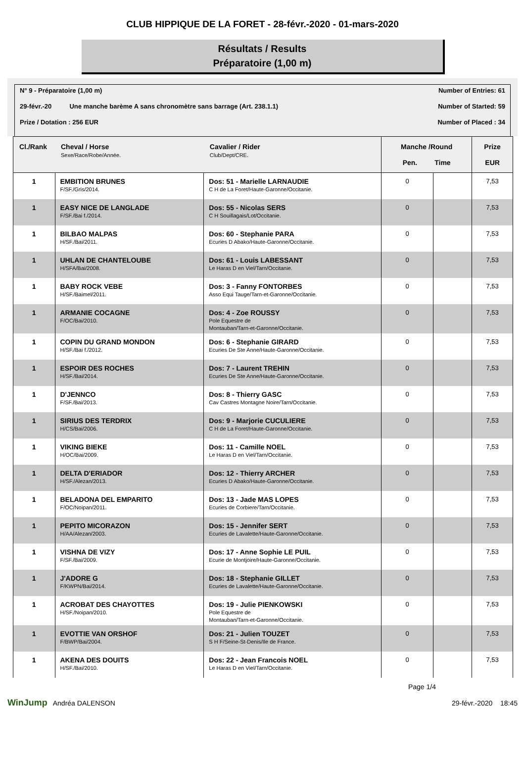CLUB HIPPIQUE DE LA FORET - 28-févr.-2020 - 01-mars-2020
Résultats / Results
Préparatoire (1,00 m)
N° 9 - Préparatoire (1,00 m) Number of Entries: 61
29-févr.-20 Une manche barème A sans chronomètre sans barrage (Art. 238.1.1) Number of Started: 59
Prize / Dotation : 256 EUR Number of Placed : 34
| Cl./Rank | Cheval / Horse Sexe/Race/Robe/Année. | Cavalier / Rider Club/Dept/CRE. | Manche /Round Pen. Time | | Prize EUR |
| --- | --- | --- | --- | --- | --- |
| 1 | EMBITION BRUNES F/SF./Gris/2014. | Dos: 51 - Marielle LARNAUDIE C H de La Foret/Haute-Garonne/Occitanie. | 0 | | 7,53 |
| 1 | EASY NICE DE LANGLADE F/SF./Bai f./2014. | Dos: 55 - Nicolas SERS C H Souillagais/Lot/Occitanie. | 0 | | 7,53 |
| 1 | BILBAO MALPAS H/SF./Bai/2011. | Dos: 60 - Stephanie PARA Ecuries D Abako/Haute-Garonne/Occitanie. | 0 | | 7,53 |
| 1 | UHLAN DE CHANTELOUBE H/SFA/Bai/2008. | Dos: 61 - Louis LABESSANT Le Haras D en Viel/Tarn/Occitanie. | 0 | | 7,53 |
| 1 | BABY ROCK VEBE H/SF./Baimel/2011. | Dos: 3 - Fanny FONTORBES Asso Equi Tauge/Tarn-et-Garonne/Occitanie. | 0 | | 7,53 |
| 1 | ARMANIE COCAGNE F/OC/Bai/2010. | Dos: 4 - Zoe ROUSSY Pole Equestre de Montauban/Tarn-et-Garonne/Occitanie. | 0 | | 7,53 |
| 1 | COPIN DU GRAND MONDON H/SF./Bai f./2012. | Dos: 6 - Stephanie GIRARD Ecuries De Ste Anne/Haute-Garonne/Occitanie. | 0 | | 7,53 |
| 1 | ESPOIR DES ROCHES H/SF./Bai/2014. | Dos: 7 - Laurent TREHIN Ecuries De Ste Anne/Haute-Garonne/Occitanie. | 0 | | 7,53 |
| 1 | D'JENNCO F/SF./Bai/2013. | Dos: 8 - Thierry GASC Cav Castres Montagne Noire/Tarn/Occitanie. | 0 | | 7,53 |
| 1 | SIRIUS DES TERDRIX H/CS/Bai/2006. | Dos: 9 - Marjorie CUCULIERE C H de La Foret/Haute-Garonne/Occitanie. | 0 | | 7,53 |
| 1 | VIKING BIEKE H/OC/Bai/2009. | Dos: 11 - Camille NOEL Le Haras D en Viel/Tarn/Occitanie. | 0 | | 7,53 |
| 1 | DELTA D'ERIADOR H/SF./Alezan/2013. | Dos: 12 - Thierry ARCHER Ecuries D Abako/Haute-Garonne/Occitanie. | 0 | | 7,53 |
| 1 | BELADONA DEL EMPARITO F/OC/Noipan/2011. | Dos: 13 - Jade MAS LOPES Ecuries de Corbiere/Tarn/Occitanie. | 0 | | 7,53 |
| 1 | PEPITO MICORAZON H/AA/Alezan/2003. | Dos: 15 - Jennifer SERT Ecuries de Lavalette/Haute-Garonne/Occitanie. | 0 | | 7,53 |
| 1 | VISHNA DE VIZY F/SF./Bai/2009. | Dos: 17 - Anne Sophie LE PUIL Ecurie de Montjoire/Haute-Garonne/Occitanie. | 0 | | 7,53 |
| 1 | J'ADORE G F/KWPN/Bai/2014. | Dos: 18 - Stephanie GILLET Ecuries de Lavalette/Haute-Garonne/Occitanie. | 0 | | 7,53 |
| 1 | ACROBAT DES CHAYOTTES H/SF./Noipan/2010. | Dos: 19 - Julie PIENKOWSKI Pole Equestre de Montauban/Tarn-et-Garonne/Occitanie. | 0 | | 7,53 |
| 1 | EVOTTIE VAN ORSHOF F/BWP/Bai/2004. | Dos: 21 - Julien TOUZET S H F/Seine-St-Denis/Ile de France. | 0 | | 7,53 |
| 1 | AKENA DES DOUITS H/SF./Bai/2010. | Dos: 22 - Jean Francois NOEL Le Haras D en Viel/Tarn/Occitanie. | 0 | | 7,53 |
Page 1/4
WinJump Andréa DALENSON 29-févr.-2020 18:45